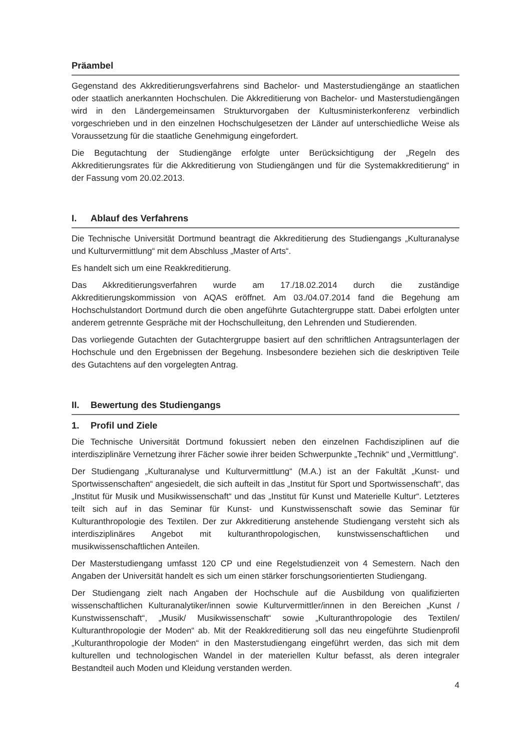Präambel
Gegenstand des Akkreditierungsverfahrens sind Bachelor- und Masterstudiengänge an staatlichen oder staatlich anerkannten Hochschulen. Die Akkreditierung von Bachelor- und Masterstudiengängen wird in den Ländergemeinsamen Strukturvorgaben der Kultusministerkonferenz verbindlich vorgeschrieben und in den einzelnen Hochschulgesetzen der Länder auf unterschiedliche Weise als Voraussetzung für die staatliche Genehmigung eingefordert.
Die Begutachtung der Studiengänge erfolgte unter Berücksichtigung der „Regeln des Akkreditierungsrates für die Akkreditierung von Studiengängen und für die Systemakkreditierung“ in der Fassung vom 20.02.2013.
I. Ablauf des Verfahrens
Die Technische Universität Dortmund beantragt die Akkreditierung des Studiengangs „Kulturanalyse und Kulturvermittlung“ mit dem Abschluss „Master of Arts“.
Es handelt sich um eine Reakkreditierung.
Das Akkreditierungsverfahren wurde am 17./18.02.2014 durch die zuständige Akkreditierungskommission von AQAS eröffnet. Am 03./04.07.2014 fand die Begehung am Hochschulstandort Dortmund durch die oben angeführte Gutachtergruppe statt. Dabei erfolgten unter anderem getrennte Gespräche mit der Hochschulleitung, den Lehrenden und Studierenden.
Das vorliegende Gutachten der Gutachtergruppe basiert auf den schriftlichen Antragsunterlagen der Hochschule und den Ergebnissen der Begehung. Insbesondere beziehen sich die deskriptiven Teile des Gutachtens auf den vorgelegten Antrag.
II. Bewertung des Studiengangs
1. Profil und Ziele
Die Technische Universität Dortmund fokussiert neben den einzelnen Fachdisziplinen auf die interdisziplinäre Vernetzung ihrer Fächer sowie ihrer beiden Schwerpunkte „Technik“ und „Vermittlung“.
Der Studiengang „Kulturanalyse und Kulturvermittlung“ (M.A.) ist an der Fakultät „Kunst- und Sportwissenschaften“ angesiedelt, die sich aufteilt in das „Institut für Sport und Sportwissenschaft“, das „Institut für Musik und Musikwissenschaft“ und das „Institut für Kunst und Materielle Kultur“. Letzteres teilt sich auf in das Seminar für Kunst- und Kunstwissenschaft sowie das Seminar für Kulturanthropologie des Textilen. Der zur Akkreditierung anstehende Studiengang versteht sich als interdisziplinäres Angebot mit kulturanthropologischen, kunstwissenschaftlichen und musikwissenschaftlichen Anteilen.
Der Masterstudiengang umfasst 120 CP und eine Regelstudienzeit von 4 Semestern. Nach den Angaben der Universität handelt es sich um einen stärker forschungsorientierten Studiengang.
Der Studiengang zielt nach Angaben der Hochschule auf die Ausbildung von qualifizierten wissenschaftlichen Kulturanalytiker/innen sowie Kulturvermittler/innen in den Bereichen „Kunst / Kunstwissenschaft“, „Musik/ Musikwissenschaft“ sowie „Kulturanthropologie des Textilen/ Kulturanthropologie der Moden“ ab. Mit der Reakkreditierung soll das neu eingeführte Studienprofil „Kulturanthropologie der Moden“ in den Masterstudiengang eingeführt werden, das sich mit dem kulturellen und technologischen Wandel in der materiellen Kultur befasst, als deren integraler Bestandteil auch Moden und Kleidung verstanden werden.
4